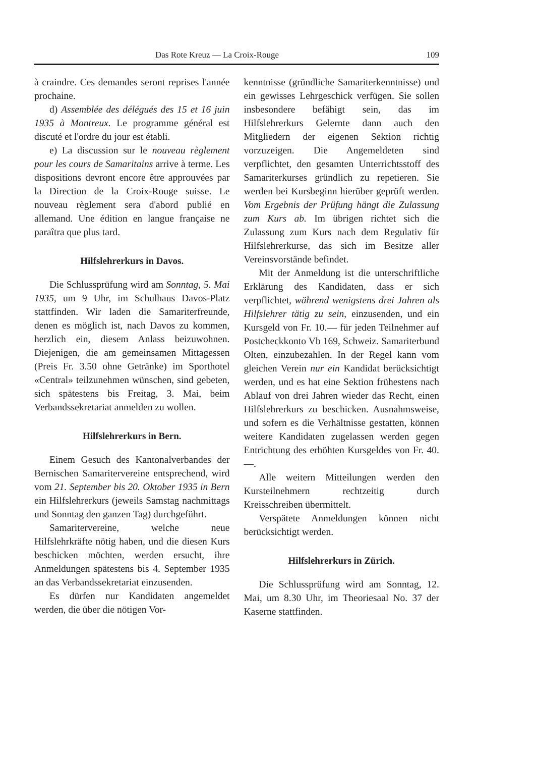Das Rote Kreuz — La Croix-Rouge 109
à craindre. Ces demandes seront reprises l'année prochaine.
d) Assemblée des délégués des 15 et 16 juin 1935 à Montreux. Le programme général est discuté et l'ordre du jour est établi.
e) La discussion sur le nouveau règlement pour les cours de Samaritains arrive à terme. Les dispositions devront encore être approuvées par la Direction de la Croix-Rouge suisse. Le nouveau règlement sera d'abord publié en allemand. Une édition en langue française ne paraîtra que plus tard.
Hilfslehrerkurs in Davos.
Die Schlussprüfung wird am Sonntag, 5. Mai 1935, um 9 Uhr, im Schulhaus Davos-Platz stattfinden. Wir laden die Samariterfreunde, denen es möglich ist, nach Davos zu kommen, herzlich ein, diesem Anlass beizuwohnen. Diejenigen, die am gemeinsamen Mittagessen (Preis Fr. 3.50 ohne Getränke) im Sporthotel «Central» teilzunehmen wünschen, sind gebeten, sich spätestens bis Freitag, 3. Mai, beim Verbandssekretariat anmelden zu wollen.
Hilfslehrerkurs in Bern.
Einem Gesuch des Kantonalverbandes der Bernischen Samaritervereine entsprechend, wird vom 21. September bis 20. Oktober 1935 in Bern ein Hilfslehrerkurs (jeweils Samstag nachmittags und Sonntag den ganzen Tag) durchgeführt.
Samaritervereine, welche neue Hilfslehrkräfte nötig haben, und die diesen Kurs beschicken möchten, werden ersucht, ihre Anmeldungen spätestens bis 4. September 1935 an das Verbandssekretariat einzusenden.
Es dürfen nur Kandidaten angemeldet werden, die über die nötigen Vor-
kenntnisse (gründliche Samariterkenntnisse) und ein gewisses Lehrgeschick verfügen. Sie sollen insbesondere befähigt sein, das im Hilfslehrerkurs Gelernte dann auch den Mitgliedern der eigenen Sektion richtig vorzuzeigen. Die Angemeldeten sind verpflichtet, den gesamten Unterrichtsstoff des Samariterkurses gründlich zu repetieren. Sie werden bei Kursbeginn hierüber geprüft werden. Vom Ergebnis der Prüfung hängt die Zulassung zum Kurs ab. Im übrigen richtet sich die Zulassung zum Kurs nach dem Regulativ für Hilfslehrerkurse, das sich im Besitze aller Vereinsvorstände befindet.
Mit der Anmeldung ist die unterschriftliche Erklärung des Kandidaten, dass er sich verpflichtet, während wenigstens drei Jahren als Hilfslehrer tätig zu sein, einzusenden, und ein Kursgeld von Fr. 10.— für jeden Teilnehmer auf Postcheckkonto Vb 169, Schweiz. Samariterbund Olten, einzubezahlen. In der Regel kann vom gleichen Verein nur ein Kandidat berücksichtigt werden, und es hat eine Sektion frühestens nach Ablauf von drei Jahren wieder das Recht, einen Hilfslehrerkurs zu beschicken. Ausnahmsweise, und sofern es die Verhältnisse gestatten, können weitere Kandidaten zugelassen werden gegen Entrichtung des erhöhten Kursgeldes von Fr. 40.—.
Alle weitern Mitteilungen werden den Kursteilnehmern rechtzeitig durch Kreisschreiben übermittelt.
Verspätete Anmeldungen können nicht berücksichtigt werden.
Hilfslehrerkurs in Zürich.
Die Schlussprüfung wird am Sonntag, 12. Mai, um 8.30 Uhr, im Theoriesaal No. 37 der Kaserne stattfinden.